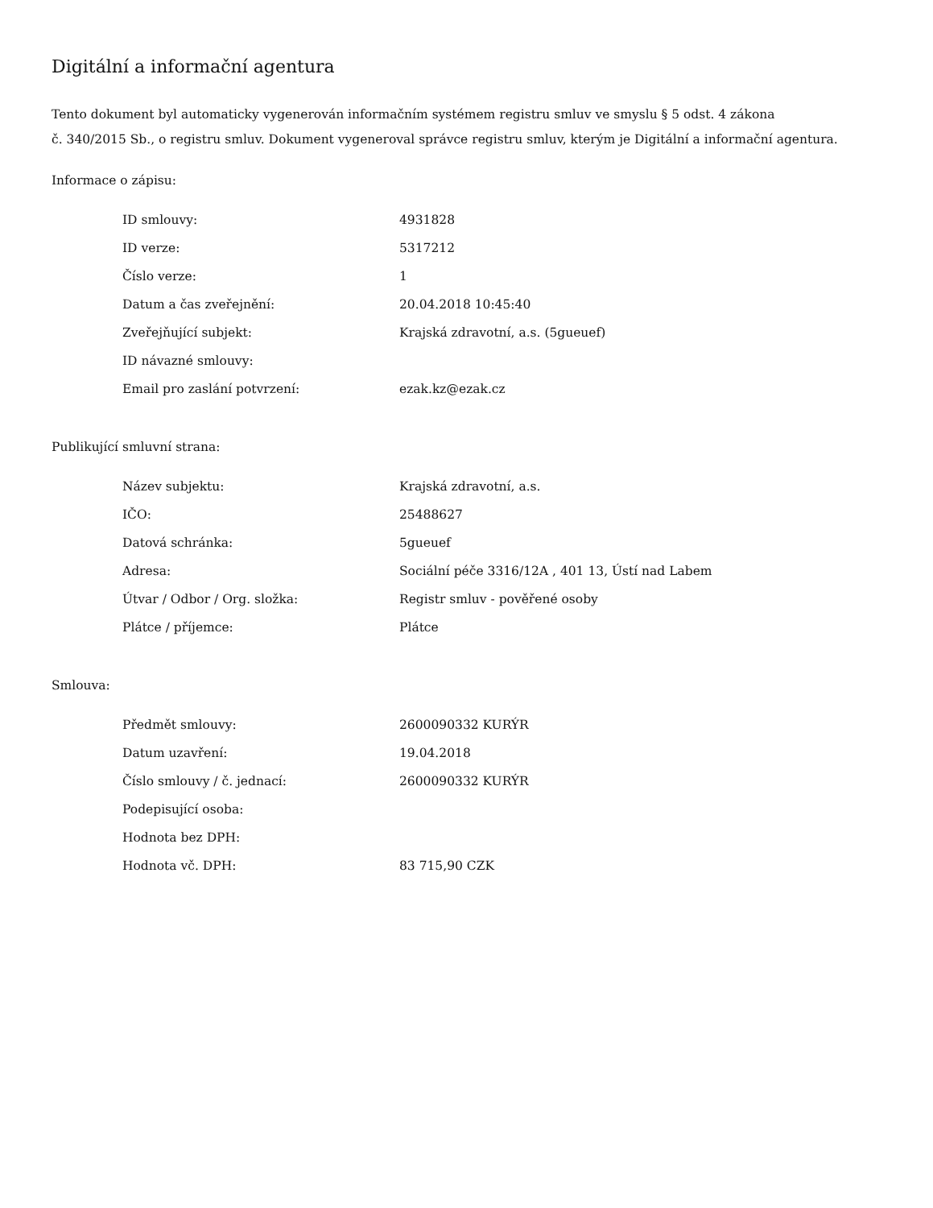Digitální a informační agentura
Tento dokument byl automaticky vygenerován informačním systémem registru smluv ve smyslu § 5 odst. 4 zákona
č. 340/2015 Sb., o registru smluv. Dokument vygeneroval správce registru smluv, kterým je Digitální a informační agentura.
Informace o zápisu:
| ID smlouvy: | 4931828 |
| ID verze: | 5317212 |
| Číslo verze: | 1 |
| Datum a čas zveřejnění: | 20.04.2018 10:45:40 |
| Zveřejňující subjekt: | Krajská zdravotní, a.s. (5gueuef) |
| ID návazné smlouvy: | |
| Email pro zaslání potvrzení: | ezak.kz@ezak.cz |
Publikující smluvní strana:
| Název subjektu: | Krajská zdravotní, a.s. |
| IČO: | 25488627 |
| Datová schránka: | 5gueuef |
| Adresa: | Sociální péče 3316/12A , 401 13, Ústí nad Labem |
| Útvar / Odbor / Org. složka: | Registr smluv - pověřené osoby |
| Plátce / příjemce: | Plátce |
Smlouva:
| Předmět smlouvy: | 2600090332 KURÝR |
| Datum uzavření: | 19.04.2018 |
| Číslo smlouvy / č. jednací: | 2600090332 KURÝR |
| Podepisující osoba: | |
| Hodnota bez DPH: | |
| Hodnota vč. DPH: | 83 715,90 CZK |